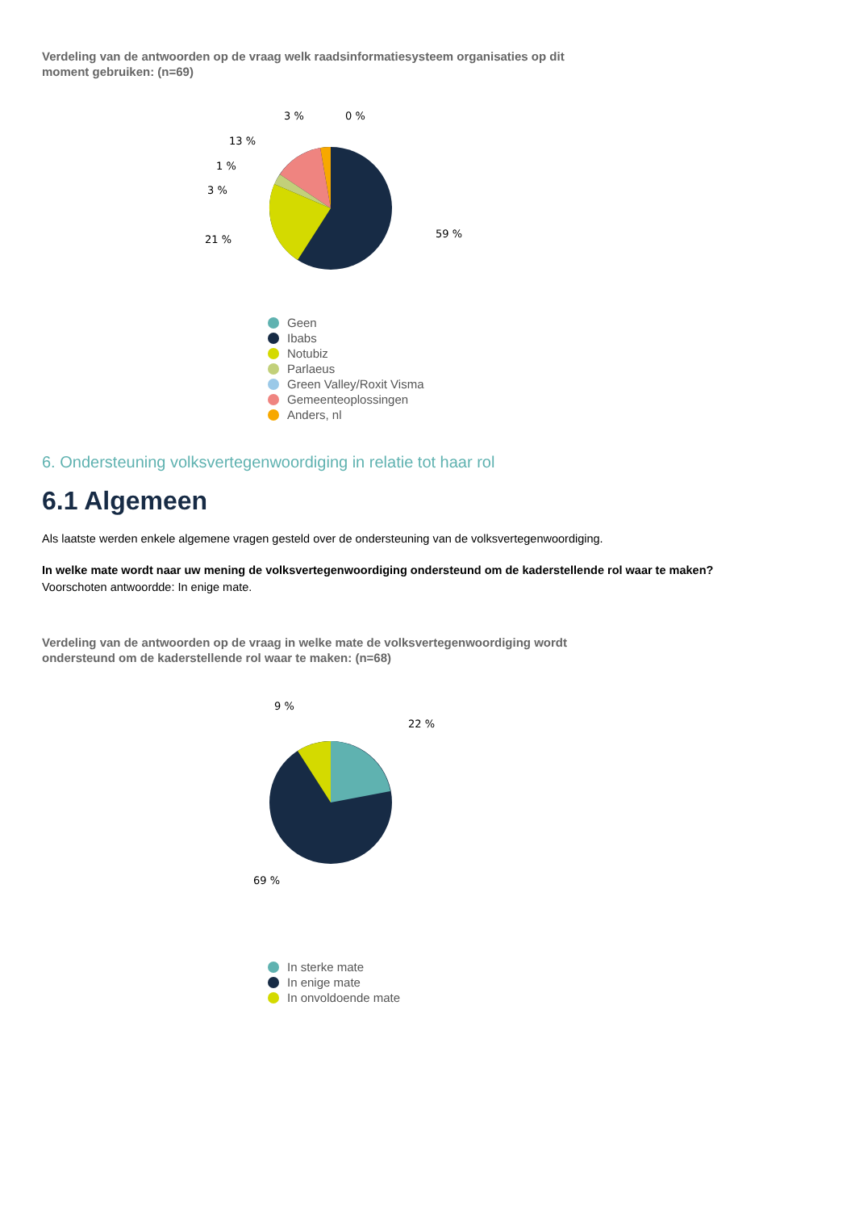Verdeling van de antwoorden op de vraag welk raadsinformatiesysteem organisaties op dit moment gebruiken: (n=69)
3 %
0 %
13 %
1 %
3 %
21 %
59 %
Geen
Ibabs
Notubiz
Parlaeus
Green Valley/Roxit Visma
Gemeenteoplossingen
Anders, nl
6. Ondersteuning volksvertegenwoordiging in relatie tot haar rol
6.1 Algemeen
Als laatste werden enkele algemene vragen gesteld over de ondersteuning van de volksvertegenwoordiging.
In welke mate wordt naar uw mening de volksvertegenwoordiging ondersteund om de kaderstellende rol waar te maken?
Voorschoten antwoordde: In enige mate.
Verdeling van de antwoorden op de vraag in welke mate de volksvertegenwoordiging wordt ondersteund om de kaderstellende rol waar te maken: (n=68)
9 %
22 %
69 %
In sterke mate
In enige mate
In onvoldoende mate